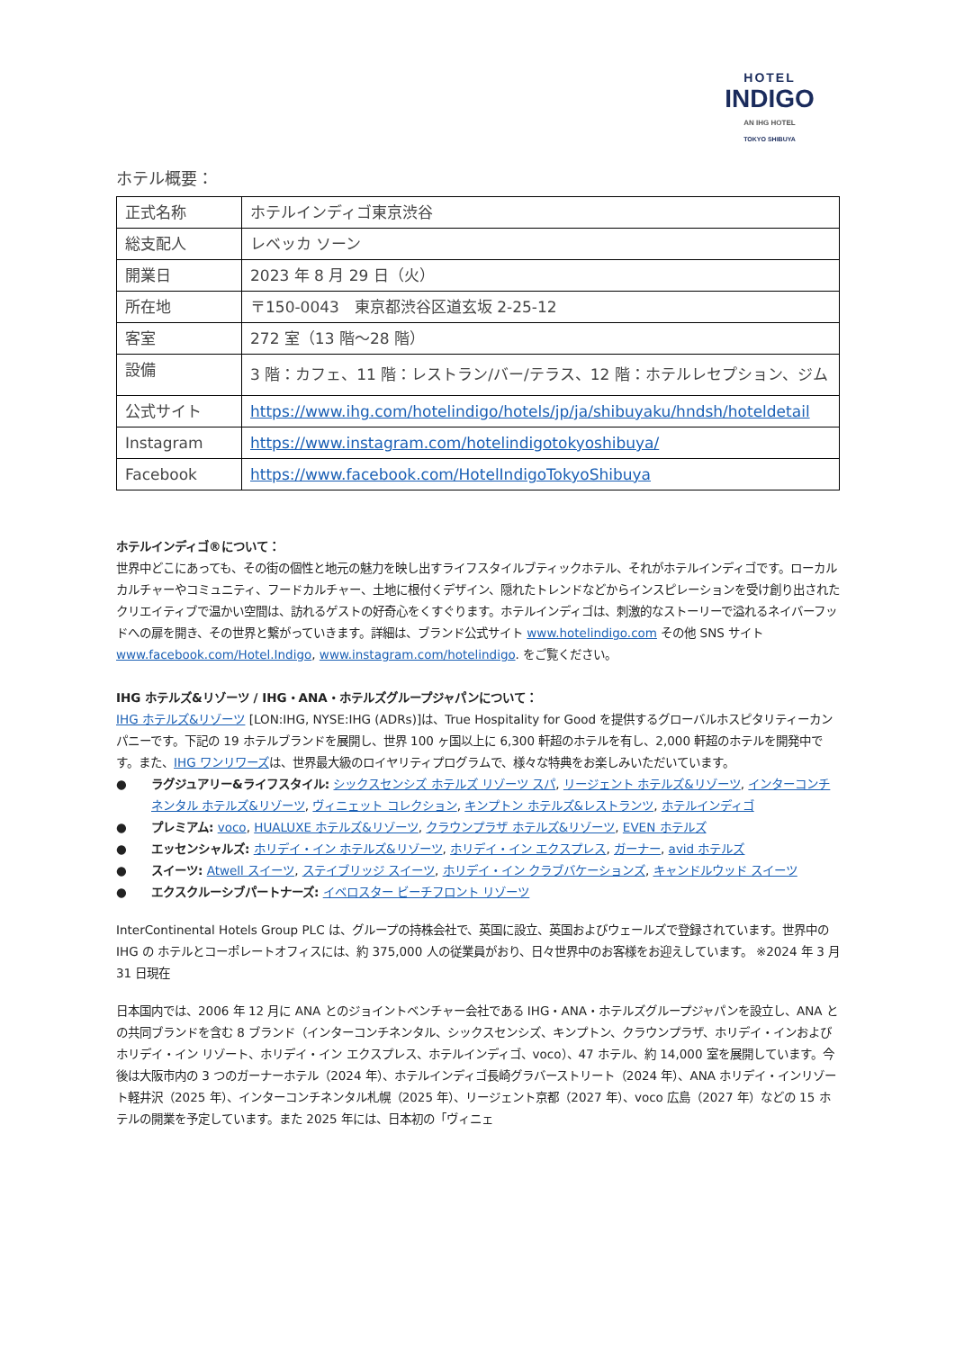HOTEL
INDIGO
AN IHG HOTEL
TOKYO SHIBUYA
ホテル概要：
| 正式名称 | ホテルインディゴ東京渋谷 |
| 総支配人 | レベッカ ソーン |
| 開業日 | 2023 年 8 月 29 日（火） |
| 所在地 | 〒150-0043 東京都渋谷区道玄坂 2-25-12 |
| 客室 | 272 室（13 階～28 階） |
| 設備 | 3 階：カフェ、11 階：レストラン/バー/テラス、12 階：ホテルレセプション、ジム |
| 公式サイト | https://www.ihg.com/hotelindigo/hotels/jp/ja/shibuyaku/hndsh/hoteldetail |
| Instagram | https://www.instagram.com/hotelindigotokyoshibuya/ |
| Facebook | https://www.facebook.com/HotelIndigoTokyoShibuya |
ホテルインディゴ®について：
世界中どこにあっても、その街の個性と地元の魅力を映し出すライフスタイルブティックホテル、それがホテルインディゴです。ローカルカルチャーやコミュニティ、フードカルチャー、土地に根付くデザイン、隠れたトレンドなどからインスピレーションを受け創り出されたクリエイティブで温かい空間は、訪れるゲストの好奇心をくすぐります。ホテルインディゴは、刺激的なストーリーで溢れるネイバーフッドへの扉を開き、その世界と繋がっていきます。詳細は、ブランド公式サイト www.hotelindigo.com その他 SNS サイト www.facebook.com/Hotel.Indigo, www.instagram.com/hotelindigo. をご覧ください。
IHG ホテルズ&リゾーツ / IHG・ANA・ホテルズグループジャパンについて：
IHG ホテルズ&リゾーツ [LON:IHG, NYSE:IHG (ADRs)]は、True Hospitality for Good を提供するグローバルホスピタリティーカンパニーです。下記の 19 ホテルブランドを展開し、世界 100 ヶ国以上に 6,300 軒超のホテルを有し、2,000 軒超のホテルを開発中です。また、IHG ワンリワーズは、世界最大級のロイヤリティプログラムで、様々な特典をお楽しみいただいています。
● ラグジュアリー&ライフスタイル: シックスセンシズ ホテルズ リゾーツ スパ, リージェント ホテルズ&リゾーツ, インターコンチネンタル ホテルズ&リゾーツ, ヴィニェット コレクション, キンプトン ホテルズ&レストランツ, ホテルインディゴ
● プレミアム: voco, HUALUXE ホテルズ&リゾーツ, クラウンプラザ ホテルズ&リゾーツ, EVEN ホテルズ
● エッセンシャルズ: ホリデイ・イン ホテルズ&リゾーツ, ホリデイ・イン エクスプレス, ガーナー, avid ホテルズ
● スイーツ: Atwell スイーツ, ステイブリッジ スイーツ, ホリデイ・イン クラブバケーションズ, キャンドルウッド スイーツ
● エクスクルーシブパートナーズ: イベロスター ビーチフロント リゾーツ
InterContinental Hotels Group PLC は、グループの持株会社で、英国に設立、英国およびウェールズで登録されています。世界中の IHG の ホテルとコーポレートオフィスには、約 375,000 人の従業員がおり、日々世界中のお客様をお迎えしています。 ※2024 年 3 月 31 日現在
日本国内では、2006 年 12 月に ANA とのジョイントベンチャー会社である IHG・ANA・ホテルズグループジャパンを設立し、ANA との共同ブランドを含む 8 ブランド（インターコンチネンタル、シックスセンシズ、キンプトン、クラウンプラザ、ホリデイ・インおよびホリデイ・イン リゾート、ホリデイ・イン エクスプレス、ホテルインディゴ、voco）、47 ホテル、約 14,000 室を展開しています。今後は大阪市内の 3 つのガーナーホテル（2024 年）、ホテルインディゴ長崎グラバーストリート（2024 年）、ANA ホリデイ・インリゾート軽井沢（2025 年）、インターコンチネンタル札幌（2025 年）、リージェント京都（2027 年）、voco 広島（2027 年）などの 15 ホテルの開業を予定しています。また 2025 年には、日本初の「ヴィニェ